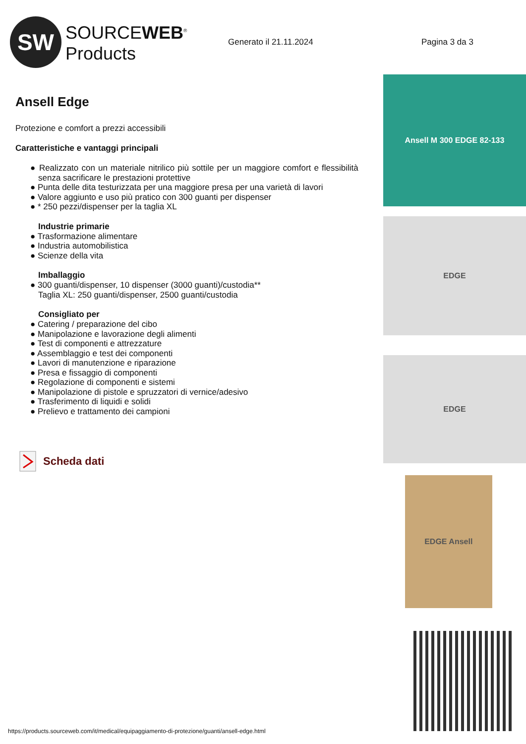SW
SOURCEWEB<sup>®</sup>
Products
Generato il 21.11.2024 Pagina 3 da 3
Ansell Edge
Protezione e comfort a prezzi accessibili
Caratteristiche e vantaggi principali
● Realizzato con un materiale nitrilico più sottile per un maggiore comfort e flessibilità senza sacrificare le prestazioni protettive
● Punta delle dita testurizzata per una maggiore presa per una varietà di lavori
● Valore aggiunto e uso più pratico con 300 guanti per dispenser
● * 250 pezzi/dispenser per la taglia XL
Industrie primarie
● Trasformazione alimentare
● Industria automobilistica
● Scienze della vita
Imballaggio
● 300 guanti/dispenser, 10 dispenser (3000 guanti)/custodia**
Taglia XL: 250 guanti/dispenser, 2500 guanti/custodia
Consigliato per
● Catering / preparazione del cibo
● Manipolazione e lavorazione degli alimenti
● Test di componenti e attrezzature
● Assemblaggio e test dei componenti
● Lavori di manutenzione e riparazione
● Presa e fissaggio di componenti
● Regolazione di componenti e sistemi
● Manipolazione di pistole e spruzzatori di vernice/adesivo
● Trasferimento di liquidi e solidi
● Prelievo e trattamento dei campioni
Scheda dati
Ansell M 300 EDGE 82-133
EDGE
EDGE
EDGE Ansell
https://products.sourceweb.com/it/medical/equipaggiamento-di-protezione/guanti/ansell-edge.html